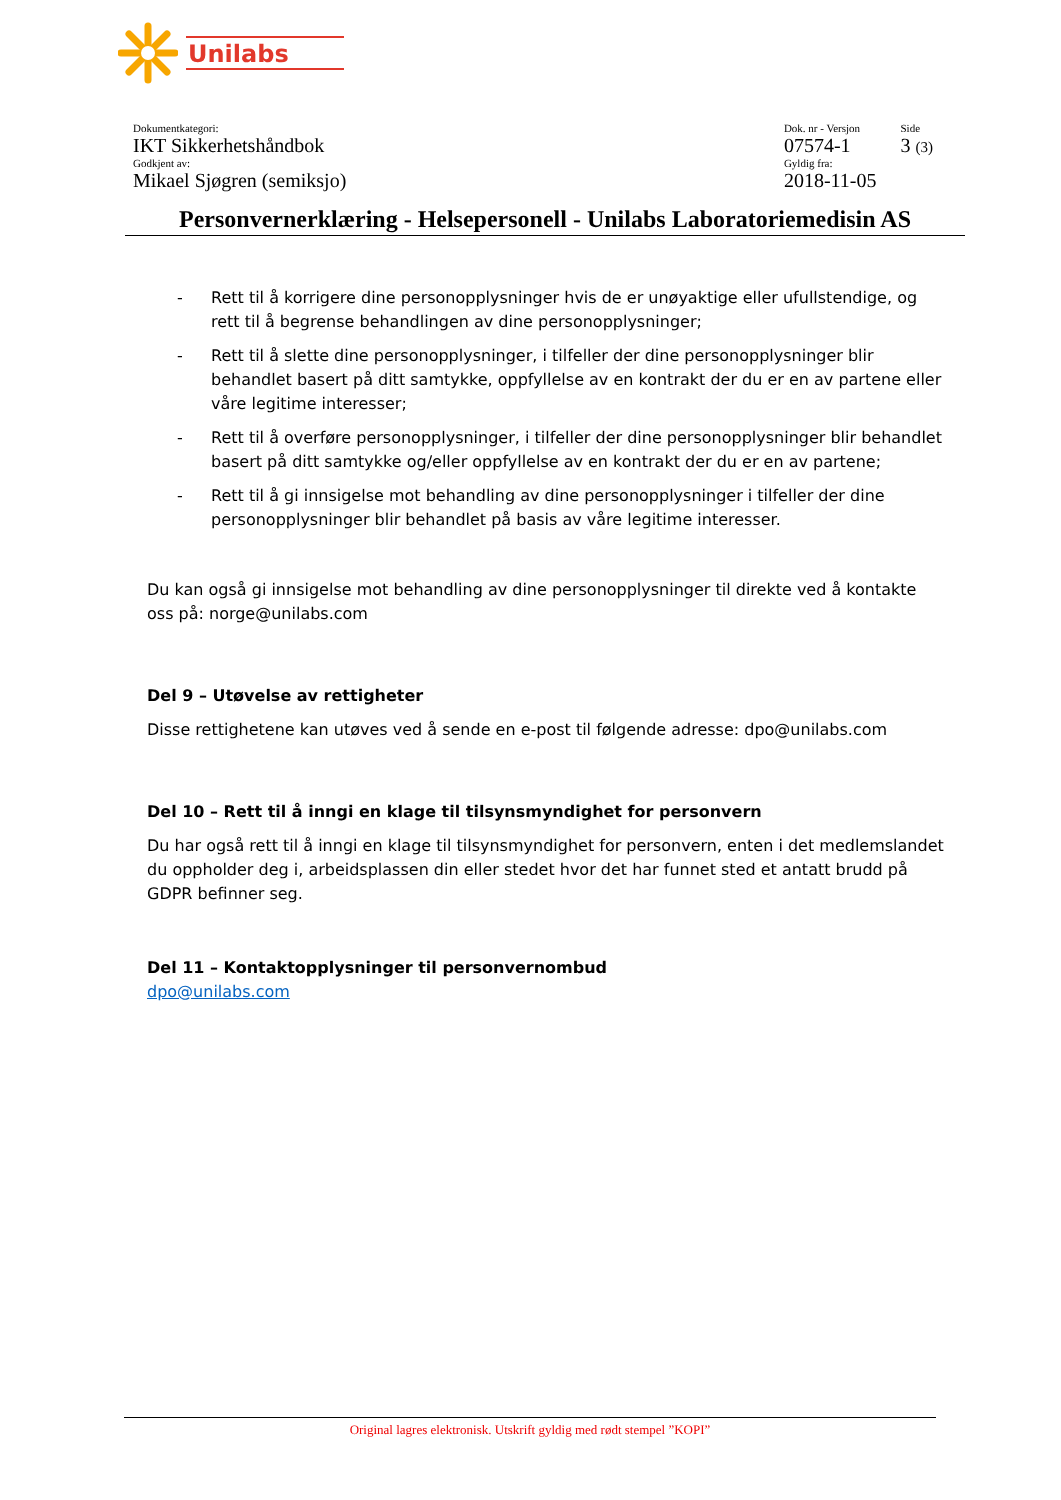Unilabs
Dokumentkategori:
IKT Sikkerhetshåndbok
Godkjent av:
Mikael Sjøgren (semiksjo)
Dok. nr - Versjon
07574-1
Gyldig fra:
2018-11-05
Side
3 (3)
Personvernerklæring - Helsepersonell - Unilabs Laboratoriemedisin AS
- Rett til å korrigere dine personopplysninger hvis de er unøyaktige eller ufullstendige, og rett til å begrense behandlingen av dine personopplysninger;
- Rett til å slette dine personopplysninger, i tilfeller der dine personopplysninger blir behandlet basert på ditt samtykke, oppfyllelse av en kontrakt der du er en av partene eller våre legitime interesser;
- Rett til å overføre personopplysninger, i tilfeller der dine personopplysninger blir behandlet basert på ditt samtykke og/eller oppfyllelse av en kontrakt der du er en av partene;
- Rett til å gi innsigelse mot behandling av dine personopplysninger i tilfeller der dine personopplysninger blir behandlet på basis av våre legitime interesser.
Du kan også gi innsigelse mot behandling av dine personopplysninger til direkte ved å kontakte oss på: norge@unilabs.com
Del 9 – Utøvelse av rettigheter
Disse rettighetene kan utøves ved å sende en e-post til følgende adresse: dpo@unilabs.com
Del 10 – Rett til å inngi en klage til tilsynsmyndighet for personvern
Du har også rett til å inngi en klage til tilsynsmyndighet for personvern, enten i det medlemslandet du oppholder deg i, arbeidsplassen din eller stedet hvor det har funnet sted et antatt brudd på GDPR befinner seg.
Del 11 – Kontaktopplysninger til personvernombud
dpo@unilabs.com
Original lagres elektronisk. Utskrift gyldig med rødt stempel ”KOPI”